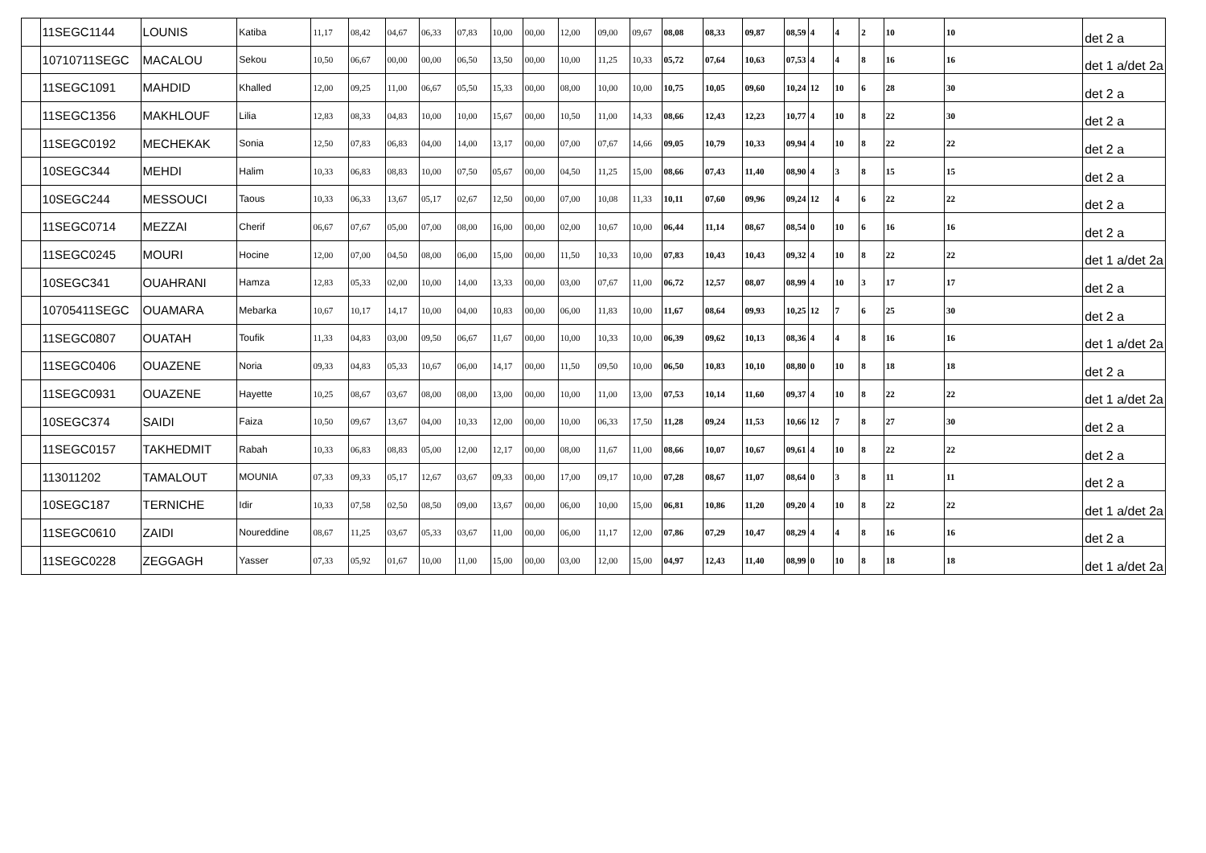| | 11SEGC1144 | LOUNIS | Katiba | 11,17 | 08,42 | 04,67 | 06,33 | 07,83 | 10,00 | 00,00 | 12,00 | 09,00 | 09,67 | 08,08 | 08,33 | 09,87 | 08,59 | 4 | 4 | 2 | 10 | 10 | det 2 a |
| | 10710711SEGC | MACALOU | Sekou | 10,50 | 06,67 | 00,00 | 00,00 | 06,50 | 13,50 | 00,00 | 10,00 | 11,25 | 10,33 | 05,72 | 07,64 | 10,63 | 07,53 | 4 | 4 | 8 | 16 | 16 | det 1 a/det 2a |
| | 11SEGC1091 | MAHDID | Khalled | 12,00 | 09,25 | 11,00 | 06,67 | 05,50 | 15,33 | 00,00 | 08,00 | 10,00 | 10,00 | 10,75 | 10,05 | 09,60 | 10,24 | 12 | 10 | 6 | 28 | 30 | det 2 a |
| | 11SEGC1356 | MAKHLOUF | Lilia | 12,83 | 08,33 | 04,83 | 10,00 | 10,00 | 15,67 | 00,00 | 10,50 | 11,00 | 14,33 | 08,66 | 12,43 | 12,23 | 10,77 | 4 | 10 | 8 | 22 | 30 | det 2 a |
| | 11SEGC0192 | MECHEKAK | Sonia | 12,50 | 07,83 | 06,83 | 04,00 | 14,00 | 13,17 | 00,00 | 07,00 | 07,67 | 14,66 | 09,05 | 10,79 | 10,33 | 09,94 | 4 | 10 | 8 | 22 | 22 | det 2 a |
| | 10SEGC344 | MEHDI | Halim | 10,33 | 06,83 | 08,83 | 10,00 | 07,50 | 05,67 | 00,00 | 04,50 | 11,25 | 15,00 | 08,66 | 07,43 | 11,40 | 08,90 | 4 | 3 | 8 | 15 | 15 | det 2 a |
| | 10SEGC244 | MESSOUCI | Taous | 10,33 | 06,33 | 13,67 | 05,17 | 02,67 | 12,50 | 00,00 | 07,00 | 10,08 | 11,33 | 10,11 | 07,60 | 09,96 | 09,24 | 12 | 4 | 6 | 22 | 22 | det 2 a |
| | 11SEGC0714 | MEZZAI | Cherif | 06,67 | 07,67 | 05,00 | 07,00 | 08,00 | 16,00 | 00,00 | 02,00 | 10,67 | 10,00 | 06,44 | 11,14 | 08,67 | 08,54 | 0 | 10 | 6 | 16 | 16 | det 2 a |
| | 11SEGC0245 | MOURI | Hocine | 12,00 | 07,00 | 04,50 | 08,00 | 06,00 | 15,00 | 00,00 | 11,50 | 10,33 | 10,00 | 07,83 | 10,43 | 10,43 | 09,32 | 4 | 10 | 8 | 22 | 22 | det 1 a/det 2a |
| | 10SEGC341 | OUAHRANI | Hamza | 12,83 | 05,33 | 02,00 | 10,00 | 14,00 | 13,33 | 00,00 | 03,00 | 07,67 | 11,00 | 06,72 | 12,57 | 08,07 | 08,99 | 4 | 10 | 3 | 17 | 17 | det 2 a |
| | 10705411SEGC | OUAMARA | Mebarka | 10,67 | 10,17 | 14,17 | 10,00 | 04,00 | 10,83 | 00,00 | 06,00 | 11,83 | 10,00 | 11,67 | 08,64 | 09,93 | 10,25 | 12 | 7 | 6 | 25 | 30 | det 2 a |
| | 11SEGC0807 | OUATAH | Toufik | 11,33 | 04,83 | 03,00 | 09,50 | 06,67 | 11,67 | 00,00 | 10,00 | 10,33 | 10,00 | 06,39 | 09,62 | 10,13 | 08,36 | 4 | 4 | 8 | 16 | 16 | det 1 a/det 2a |
| | 11SEGC0406 | OUAZENE | Noria | 09,33 | 04,83 | 05,33 | 10,67 | 06,00 | 14,17 | 00,00 | 11,50 | 09,50 | 10,00 | 06,50 | 10,83 | 10,10 | 08,80 | 0 | 10 | 8 | 18 | 18 | det 2 a |
| | 11SEGC0931 | OUAZENE | Hayette | 10,25 | 08,67 | 03,67 | 08,00 | 08,00 | 13,00 | 00,00 | 10,00 | 11,00 | 13,00 | 07,53 | 10,14 | 11,60 | 09,37 | 4 | 10 | 8 | 22 | 22 | det 1 a/det 2a |
| | 10SEGC374 | SAIDI | Faiza | 10,50 | 09,67 | 13,67 | 04,00 | 10,33 | 12,00 | 00,00 | 10,00 | 06,33 | 17,50 | 11,28 | 09,24 | 11,53 | 10,66 | 12 | 7 | 8 | 27 | 30 | det 2 a |
| | 11SEGC0157 | TAKHEDMIT | Rabah | 10,33 | 06,83 | 08,83 | 05,00 | 12,00 | 12,17 | 00,00 | 08,00 | 11,67 | 11,00 | 08,66 | 10,07 | 10,67 | 09,61 | 4 | 10 | 8 | 22 | 22 | det 2 a |
| | 113011202 | TAMALOUT | MOUNIA | 07,33 | 09,33 | 05,17 | 12,67 | 03,67 | 09,33 | 00,00 | 17,00 | 09,17 | 10,00 | 07,28 | 08,67 | 11,07 | 08,64 | 0 | 3 | 8 | 11 | 11 | det 2 a |
| | 10SEGC187 | TERNICHE | Idir | 10,33 | 07,58 | 02,50 | 08,50 | 09,00 | 13,67 | 00,00 | 06,00 | 10,00 | 15,00 | 06,81 | 10,86 | 11,20 | 09,20 | 4 | 10 | 8 | 22 | 22 | det 1 a/det 2a |
| | 11SEGC0610 | ZAIDI | Noureddine | 08,67 | 11,25 | 03,67 | 05,33 | 03,67 | 11,00 | 00,00 | 06,00 | 11,17 | 12,00 | 07,86 | 07,29 | 10,47 | 08,29 | 4 | 4 | 8 | 16 | 16 | det 2 a |
| | 11SEGC0228 | ZEGGAGH | Yasser | 07,33 | 05,92 | 01,67 | 10,00 | 11,00 | 15,00 | 00,00 | 03,00 | 12,00 | 15,00 | 04,97 | 12,43 | 11,40 | 08,99 | 0 | 10 | 8 | 18 | 18 | det 1 a/det 2a |